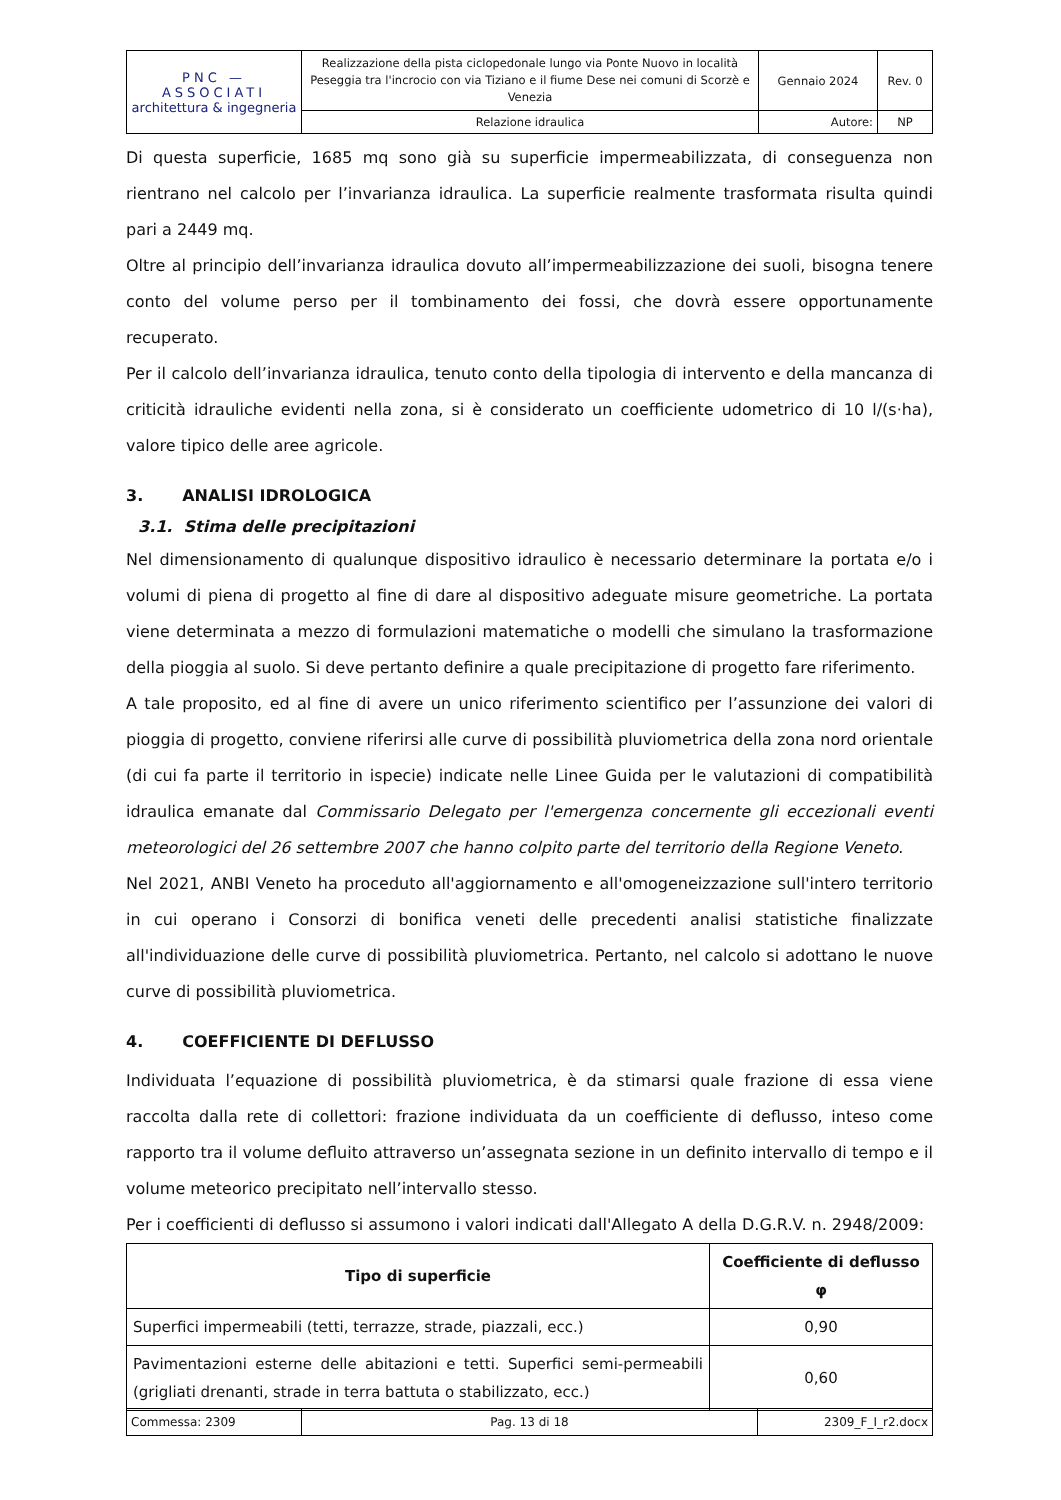| PNC — ASSOCIATI architettura & ingegneria | Realizzazione della pista ciclopedonale lungo via Ponte Nuovo in località Peseggia tra l'incrocio con via Tiziano e il fiume Dese nei comuni di Scorzè e Venezia | Gennaio 2024 | Rev. 0 |
| | Relazione idraulica | Autore: | NP |
Di questa superficie, 1685 mq sono già su superficie impermeabilizzata, di conseguenza non rientrano nel calcolo per l’invarianza idraulica. La superficie realmente trasformata risulta quindi pari a 2449 mq.
Oltre al principio dell’invarianza idraulica dovuto all’impermeabilizzazione dei suoli, bisogna tenere conto del volume perso per il tombinamento dei fossi, che dovrà essere opportunamente recuperato.
Per il calcolo dell’invarianza idraulica, tenuto conto della tipologia di intervento e della mancanza di criticità idrauliche evidenti nella zona, si è considerato un coefficiente udometrico di 10 l/(s·ha), valore tipico delle aree agricole.
3. ANALISI IDROLOGICA
3.1. Stima delle precipitazioni
Nel dimensionamento di qualunque dispositivo idraulico è necessario determinare la portata e/o i volumi di piena di progetto al fine di dare al dispositivo adeguate misure geometriche. La portata viene determinata a mezzo di formulazioni matematiche o modelli che simulano la trasformazione della pioggia al suolo. Si deve pertanto definire a quale precipitazione di progetto fare riferimento.
A tale proposito, ed al fine di avere un unico riferimento scientifico per l’assunzione dei valori di pioggia di progetto, conviene riferirsi alle curve di possibilità pluviometrica della zona nord orientale (di cui fa parte il territorio in ispecie) indicate nelle Linee Guida per le valutazioni di compatibilità idraulica emanate dal Commissario Delegato per l'emergenza concernente gli eccezionali eventi meteorologici del 26 settembre 2007 che hanno colpito parte del territorio della Regione Veneto.
Nel 2021, ANBI Veneto ha proceduto all'aggiornamento e all'omogeneizzazione sull'intero territorio in cui operano i Consorzi di bonifica veneti delle precedenti analisi statistiche finalizzate all'individuazione delle curve di possibilità pluviometrica. Pertanto, nel calcolo si adottano le nuove curve di possibilità pluviometrica.
4. COEFFICIENTE DI DEFLUSSO
Individuata l’equazione di possibilità pluviometrica, è da stimarsi quale frazione di essa viene raccolta dalla rete di collettori: frazione individuata da un coefficiente di deflusso, inteso come rapporto tra il volume defluito attraverso un’assegnata sezione in un definito intervallo di tempo e il volume meteorico precipitato nell’intervallo stesso.
Per i coefficienti di deflusso si assumono i valori indicati dall'Allegato A della D.G.R.V. n. 2948/2009:
| Tipo di superficie | Coefficiente di deflusso φ |
| --- | --- |
| Superfici impermeabili (tetti, terrazze, strade, piazzali, ecc.) | 0,90 |
| Pavimentazioni esterne delle abitazioni e tetti. Superfici semi-permeabili (grigliati drenanti, strade in terra battuta o stabilizzato, ecc.) | 0,60 |
| Commessa: 2309 | Pag. 13 di 18 | 2309_F_I_r2.docx |